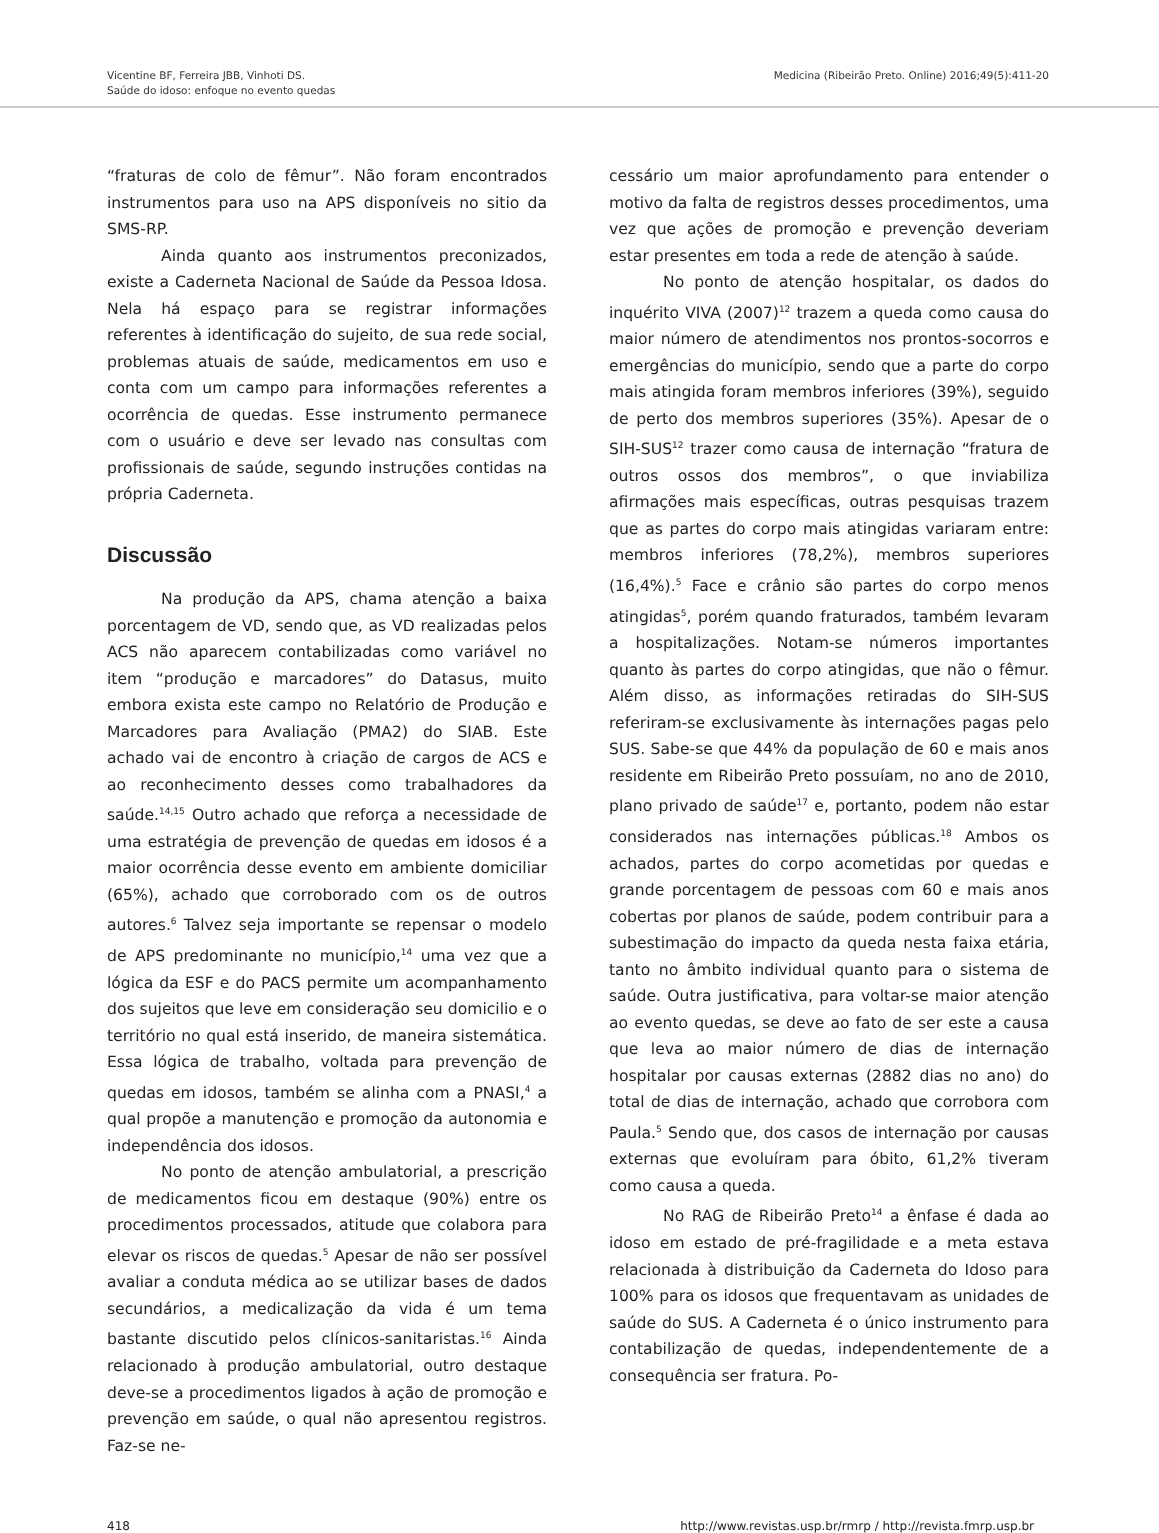Vicentine BF, Ferreira JBB, Vinhoti DS.
Saúde do idoso: enfoque no evento quedas
Medicina (Ribeirão Preto. Online) 2016;49(5):411-20
“fraturas de colo de fêmur”. Não foram encontrados instrumentos para uso na APS disponíveis no sitio da SMS-RP.
Ainda quanto aos instrumentos preconizados, existe a Caderneta Nacional de Saúde da Pessoa Idosa. Nela há espaço para se registrar informações referentes à identificação do sujeito, de sua rede social, problemas atuais de saúde, medicamentos em uso e conta com um campo para informações referentes a ocorrência de quedas. Esse instrumento permanece com o usuário e deve ser levado nas consultas com profissionais de saúde, segundo instruções contidas na própria Caderneta.
Discussão
Na produção da APS, chama atenção a baixa porcentagem de VD, sendo que, as VD realizadas pelos ACS não aparecem contabilizadas como variável no item “produção e marcadores” do Datasus, muito embora exista este campo no Relatório de Produção e Marcadores para Avaliação (PMA2) do SIAB. Este achado vai de encontro à criação de cargos de ACS e ao reconhecimento desses como trabalhadores da saúde.<sup>14,15</sup> Outro achado que reforça a necessidade de uma estratégia de prevenção de quedas em idosos é a maior ocorrência desse evento em ambiente domiciliar (65%), achado que corroborado com os de outros autores.<sup>6</sup> Talvez seja importante se repensar o modelo de APS predominante no município,<sup>14</sup> uma vez que a lógica da ESF e do PACS permite um acompanhamento dos sujeitos que leve em consideração seu domicilio e o território no qual está inserido, de maneira sistemática. Essa lógica de trabalho, voltada para prevenção de quedas em idosos, também se alinha com a PNASI,<sup>4</sup> a qual propõe a manutenção e promoção da autonomia e independência dos idosos.
No ponto de atenção ambulatorial, a prescrição de medicamentos ficou em destaque (90%) entre os procedimentos processados, atitude que colabora para elevar os riscos de quedas.<sup>5</sup> Apesar de não ser possível avaliar a conduta médica ao se utilizar bases de dados secundários, a medicalização da vida é um tema bastante discutido pelos clínicos-sanitaristas.<sup>16</sup> Ainda relacionado à produção ambulatorial, outro destaque deve-se a procedimentos ligados à ação de promoção e prevenção em saúde, o qual não apresentou registros. Faz-se ne-
cessário um maior aprofundamento para entender o motivo da falta de registros desses procedimentos, uma vez que ações de promoção e prevenção deveriam estar presentes em toda a rede de atenção à saúde.
No ponto de atenção hospitalar, os dados do inquérito VIVA (2007)<sup>12</sup> trazem a queda como causa do maior número de atendimentos nos prontos-socorros e emergências do município, sendo que a parte do corpo mais atingida foram membros inferiores (39%), seguido de perto dos membros superiores (35%). Apesar de o SIH-SUS<sup>12</sup> trazer como causa de internação “fratura de outros ossos dos membros”, o que inviabiliza afirmações mais específicas, outras pesquisas trazem que as partes do corpo mais atingidas variaram entre: membros inferiores (78,2%), membros superiores (16,4%).<sup>5</sup> Face e crânio são partes do corpo menos atingidas<sup>5</sup>, porém quando fraturados, também levaram a hospitalizações. Notam-se números importantes quanto às partes do corpo atingidas, que não o fêmur. Além disso, as informações retiradas do SIH-SUS referiram-se exclusivamente às internações pagas pelo SUS. Sabe-se que 44% da população de 60 e mais anos residente em Ribeirão Preto possuíam, no ano de 2010, plano privado de saúde<sup>17</sup> e, portanto, podem não estar considerados nas internações públicas.<sup>18</sup> Ambos os achados, partes do corpo acometidas por quedas e grande porcentagem de pessoas com 60 e mais anos cobertas por planos de saúde, podem contribuir para a subestimação do impacto da queda nesta faixa etária, tanto no âmbito individual quanto para o sistema de saúde. Outra justificativa, para voltar-se maior atenção ao evento quedas, se deve ao fato de ser este a causa que leva ao maior número de dias de internação hospitalar por causas externas (2882 dias no ano) do total de dias de internação, achado que corrobora com Paula.<sup>5</sup> Sendo que, dos casos de internação por causas externas que evoluíram para óbito, 61,2% tiveram como causa a queda.
No RAG de Ribeirão Preto<sup>14</sup> a ênfase é dada ao idoso em estado de pré-fragilidade e a meta estava relacionada à distribuição da Caderneta do Idoso para 100% para os idosos que frequentavam as unidades de saúde do SUS. A Caderneta é o único instrumento para contabilização de quedas, independentemente de a consequência ser fratura. Po-
418 http://www.revistas.usp.br/rmrp / http://revista.fmrp.usp.br